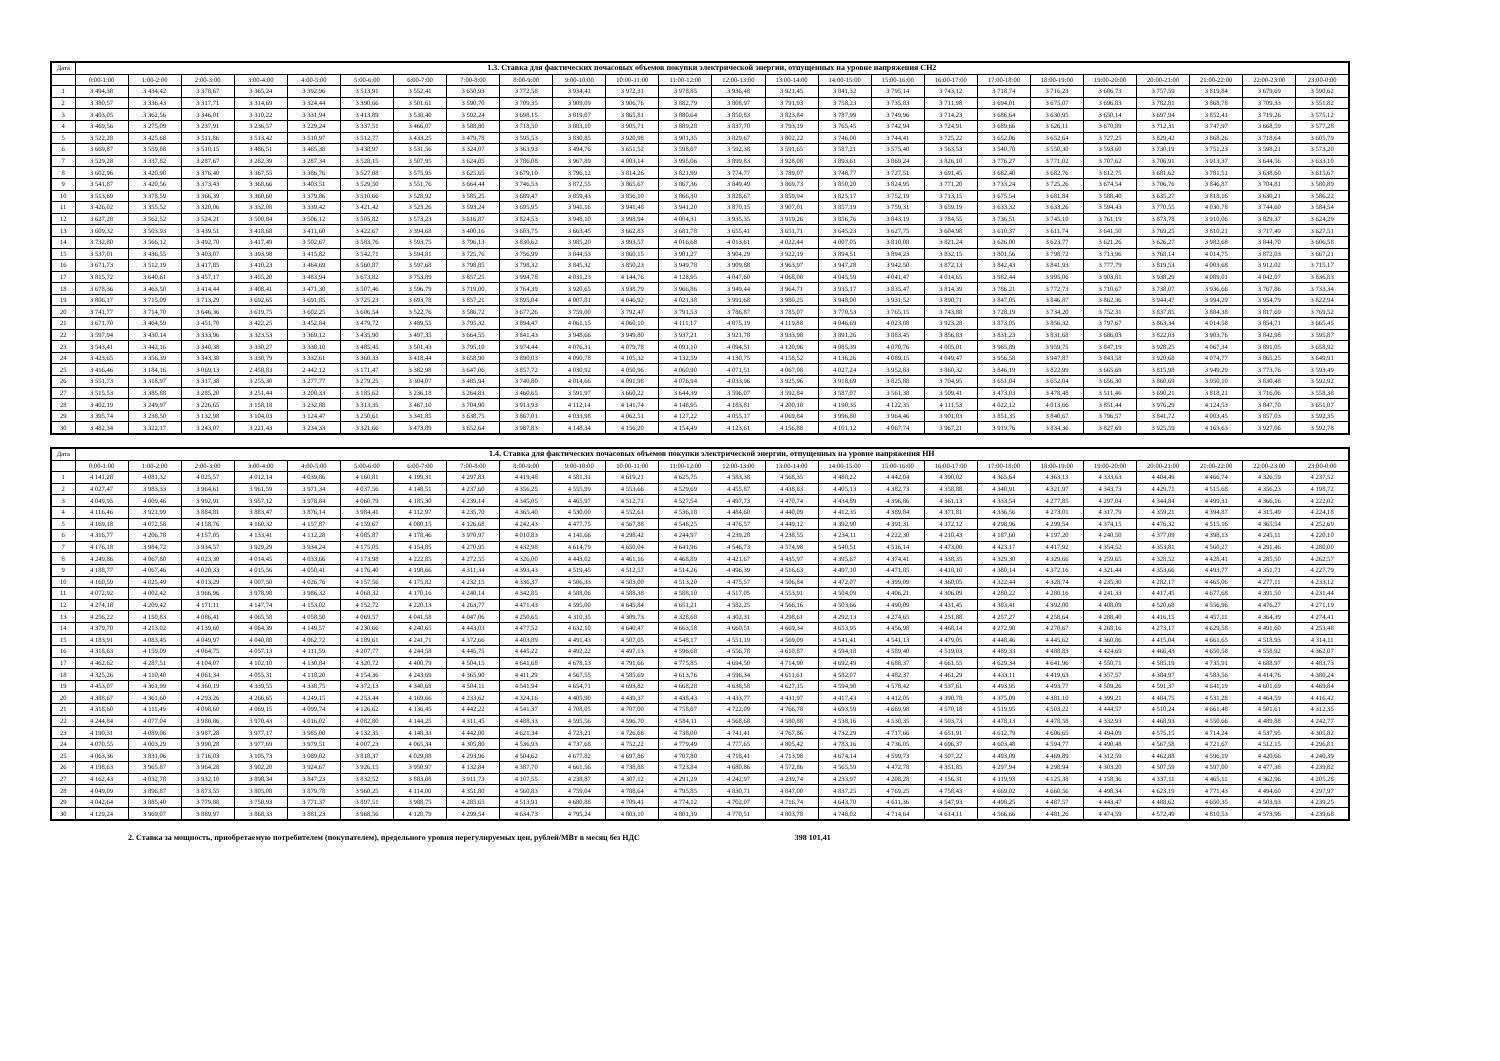| Дата | 1.3. Ставка для фактических почасовых объемов покупки электрической энергии, отпущенных на уровне напряжения СН2 | | | | | | | | | | | | | | | | | | | | | | | |
| --- | --- | --- | --- | --- | --- | --- | --- | --- | --- | --- | --- | --- | --- | --- | --- | --- | --- | --- | --- | --- | --- | --- | --- | --- |
| | 0:00-1:00 | 1:00-2:00 | 2:00-3:00 | 3:00-4:00 | 4:00-5:00 | 5:00-6:00 | 6:00-7:00 | 7:00-8:00 | 8:00-9:00 | 9:00-10:00 | 10:00-11:00 | 11:00-12:00 | 12:00-13:00 | 13:00-14:00 | 14:00-15:00 | 15:00-16:00 | 16:00-17:00 | 17:00-18:00 | 18:00-19:00 | 19:00-20:00 | 20:00-21:00 | 21:00-22:00 | 22:00-23:00 | 23:00-0:00 |
| 1 | 3 494,38 | 3 434,42 | 3 378,67 | 3 365,24 | 3 392,96 | 3 513,91 | 3 552,41 | 3 650,93 | 3 772,58 | 3 934,41 | 3 972,31 | 3 978,85 | 3 936,48 | 3 921,45 | 3 841,32 | 3 795,14 | 3 743,12 | 3 718,74 | 3 716,23 | 3 686,73 | 3 757,59 | 3 819,84 | 3 679,69 | 3 590,62 |
| 2 | 3 380,57 | 3 336,43 | 3 317,71 | 3 314,69 | 3 324,44 | 3 390,66 | 3 501,61 | 3 590,70 | 3 709,35 | 3 909,09 | 3 906,76 | 3 882,79 | 3 808,97 | 3 791,93 | 3 758,23 | 3 735,83 | 3 711,98 | 3 694,01 | 3 675,07 | 3 696,83 | 3 782,81 | 3 868,78 | 3 709,33 | 3 551,82 |
| 3 | 3 403,05 | 3 362,56 | 3 346,01 | 3 310,22 | 3 331,94 | 3 413,89 | 3 538,40 | 3 592,24 | 3 698,15 | 3 819,07 | 3 865,81 | 3 880,64 | 3 850,83 | 3 823,84 | 3 787,99 | 3 749,96 | 3 714,23 | 3 686,64 | 3 630,95 | 3 650,14 | 3 697,94 | 3 852,41 | 3 719,26 | 3 575,12 |
| 4 | 3 469,56 | 3 275,09 | 3 237,91 | 3 236,57 | 3 229,24 | 3 337,51 | 3 466,07 | 3 588,80 | 3 718,50 | 3 883,10 | 3 905,71 | 3 889,28 | 3 837,70 | 3 793,19 | 3 765,45 | 3 742,94 | 3 724,91 | 3 689,66 | 3 626,11 | 3 670,89 | 3 712,31 | 3 747,97 | 3 668,59 | 3 577,28 |
| 5 | 3 522,28 | 3 425,68 | 3 511,86 | 3 513,42 | 3 510,97 | 3 512,77 | 3 433,25 | 3 479,78 | 3 595,53 | 3 830,85 | 3 920,98 | 3 901,35 | 3 829,67 | 3 802,22 | 3 746,00 | 3 744,41 | 3 725,22 | 3 652,06 | 3 652,64 | 3 727,25 | 3 829,42 | 3 868,26 | 3 718,64 | 3 605,79 |
| 6 | 3 669,87 | 3 559,88 | 3 510,15 | 3 486,51 | 3 465,38 | 3 438,97 | 3 531,56 | 3 324,07 | 3 363,93 | 3 494,76 | 3 651,52 | 3 598,07 | 3 592,38 | 3 591,65 | 3 587,21 | 3 575,40 | 3 563,53 | 3 540,70 | 3 550,30 | 3 593,60 | 3 730,19 | 3 751,23 | 3 598,21 | 3 573,20 |
| 7 | 3 529,28 | 3 337,82 | 3 287,67 | 3 282,39 | 3 287,34 | 3 528,15 | 3 507,95 | 3 624,05 | 3 786,08 | 3 967,89 | 4 003,14 | 3 995,06 | 3 899,83 | 3 928,08 | 3 893,61 | 3 869,24 | 3 826,10 | 3 776,27 | 3 771,02 | 3 707,62 | 3 706,91 | 3 913,37 | 3 644,56 | 3 633,10 |
| 8 | 3 602,96 | 3 420,90 | 3 376,40 | 3 367,55 | 3 386,76 | 3 527,08 | 3 575,95 | 3 625,65 | 3 679,10 | 3 796,12 | 3 814,26 | 3 821,99 | 3 774,77 | 3 789,07 | 3 748,77 | 3 727,51 | 3 691,45 | 3 682,40 | 3 682,76 | 3 612,75 | 3 681,62 | 3 781,51 | 3 638,60 | 3 615,67 |
| 9 | 3 541,87 | 3 420,56 | 3 373,43 | 3 368,66 | 3 403,51 | 3 529,50 | 3 551,76 | 3 664,44 | 3 746,53 | 3 872,55 | 3 865,67 | 3 867,36 | 3 849,49 | 3 869,73 | 3 850,20 | 3 824,95 | 3 771,20 | 3 733,24 | 3 725,26 | 3 674,54 | 3 706,76 | 3 846,87 | 3 704,81 | 3 580,89 |
| 10 | 3 513,69 | 3 378,59 | 3 366,39 | 3 360,60 | 3 379,86 | 3 510,66 | 3 528,92 | 3 585,25 | 3 689,47 | 3 859,43 | 3 856,10 | 3 866,30 | 3 828,67 | 3 859,94 | 3 825,17 | 3 752,19 | 3 713,15 | 3 675,54 | 3 681,84 | 3 588,40 | 3 635,27 | 3 818,16 | 3 630,21 | 3 586,22 |
| 11 | 3 426,02 | 3 355,52 | 3 320,06 | 3 332,08 | 3 339,42 | 3 421,42 | 3 523,26 | 3 593,24 | 3 695,95 | 3 941,16 | 3 941,48 | 3 941,20 | 3 870,15 | 3 907,01 | 3 857,19 | 3 759,31 | 3 659,19 | 3 633,32 | 3 633,26 | 3 594,43 | 3 770,55 | 4 030,78 | 3 744,60 | 3 584,54 |
| 12 | 3 627,28 | 3 562,52 | 3 524,21 | 3 500,84 | 3 506,12 | 3 505,82 | 3 573,23 | 3 616,87 | 3 824,53 | 3 948,10 | 3 998,94 | 4 004,31 | 3 935,35 | 3 919,26 | 3 856,76 | 3 843,19 | 3 784,55 | 3 736,51 | 3 745,10 | 3 761,19 | 3 873,78 | 3 910,06 | 3 829,37 | 3 624,29 |
| 13 | 3 609,32 | 3 503,93 | 3 439,51 | 3 418,68 | 3 411,60 | 3 422,67 | 3 394,68 | 3 400,16 | 3 603,75 | 3 663,45 | 3 662,83 | 3 681,78 | 3 655,41 | 3 651,71 | 3 645,23 | 3 627,75 | 3 604,98 | 3 610,37 | 3 611,74 | 3 641,50 | 3 769,25 | 3 810,21 | 3 717,49 | 3 627,51 |
| 14 | 3 732,80 | 3 566,12 | 3 492,70 | 3 417,49 | 3 502,67 | 3 583,76 | 3 593,75 | 3 796,13 | 3 830,62 | 3 985,20 | 3 993,57 | 4 016,68 | 4 013,61 | 4 022,44 | 4 007,05 | 3 810,08 | 3 821,24 | 3 626,00 | 3 623,77 | 3 621,26 | 3 626,27 | 3 982,68 | 3 844,70 | 3 606,58 |
| 15 | 3 537,01 | 3 436,55 | 3 403,07 | 3 393,98 | 3 415,82 | 3 542,71 | 3 594,81 | 3 725,76 | 3 756,99 | 3 844,53 | 3 860,15 | 3 901,27 | 3 904,29 | 3 922,19 | 3 894,51 | 3 894,23 | 3 832,15 | 3 801,56 | 3 798,72 | 3 713,96 | 3 768,14 | 4 014,75 | 3 872,03 | 3 667,21 |
| 16 | 3 671,73 | 3 512,19 | 3 417,85 | 3 410,23 | 3 464,69 | 3 560,87 | 3 597,68 | 3 798,85 | 3 798,32 | 3 845,32 | 3 850,23 | 3 949,78 | 3 909,88 | 3 963,97 | 3 947,28 | 3 942,50 | 3 872,13 | 3 842,43 | 3 841,93 | 3 777,79 | 3 819,53 | 4 003,68 | 3 912,02 | 3 715,17 |
| 17 | 3 815,72 | 3 640,61 | 3 457,17 | 3 455,20 | 3 483,94 | 3 673,82 | 3 753,89 | 3 857,25 | 3 994,78 | 4 031,23 | 4 144,76 | 4 128,95 | 4 047,60 | 4 068,00 | 4 045,59 | 4 041,47 | 4 014,65 | 3 982,44 | 3 995,06 | 3 903,81 | 3 938,29 | 4 089,01 | 4 042,07 | 3 836,83 |
| 18 | 3 678,36 | 3 463,50 | 3 414,44 | 3 408,41 | 3 471,30 | 3 507,46 | 3 596,79 | 3 719,00 | 3 764,39 | 3 920,65 | 3 938,79 | 3 966,86 | 3 949,44 | 3 964,71 | 3 935,17 | 3 835,47 | 3 814,39 | 3 786,21 | 3 772,73 | 3 710,67 | 3 738,07 | 3 936,66 | 3 767,86 | 3 733,34 |
| 19 | 3 806,17 | 3 715,09 | 3 713,29 | 3 692,65 | 3 691,85 | 3 725,23 | 3 693,78 | 3 857,21 | 3 895,04 | 4 007,81 | 4 046,92 | 4 021,38 | 3 991,68 | 3 980,25 | 3 948,00 | 3 931,52 | 3 890,71 | 3 847,05 | 3 846,87 | 3 862,36 | 3 944,47 | 3 994,29 | 3 954,79 | 3 822,94 |
| 20 | 3 741,77 | 3 714,70 | 3 646,36 | 3 619,75 | 3 602,25 | 3 606,54 | 3 522,76 | 3 586,72 | 3 677,26 | 3 759,00 | 3 792,47 | 3 791,53 | 3 786,87 | 3 785,07 | 3 770,53 | 3 765,15 | 3 743,88 | 3 728,19 | 3 734,20 | 3 752,31 | 3 837,85 | 3 884,38 | 3 817,69 | 3 769,52 |
| 21 | 3 671,70 | 3 464,59 | 3 451,70 | 3 422,25 | 3 452,84 | 3 479,72 | 3 489,55 | 3 795,32 | 3 894,47 | 4 061,15 | 4 060,10 | 4 111,17 | 4 075,19 | 4 119,88 | 4 046,69 | 4 023,08 | 3 923,28 | 3 873,05 | 3 856,32 | 3 797,67 | 3 863,34 | 4 014,58 | 3 854,71 | 3 665,45 |
| 22 | 3 597,94 | 3 430,14 | 3 333,96 | 3 323,53 | 3 369,12 | 3 435,90 | 3 497,35 | 3 664,55 | 3 841,43 | 3 948,66 | 3 949,80 | 3 937,21 | 3 921,78 | 3 933,98 | 3 891,26 | 3 883,45 | 3 856,83 | 3 831,23 | 3 831,68 | 3 686,03 | 3 822,03 | 3 903,76 | 3 842,98 | 3 595,87 |
| 23 | 3 543,41 | 3 442,16 | 3 340,38 | 3 330,27 | 3 338,10 | 3 485,45 | 3 501,43 | 3 795,10 | 3 974,44 | 4 076,31 | 4 079,78 | 4 091,10 | 4 094,51 | 4 120,96 | 4 085,39 | 4 070,76 | 4 005,01 | 3 965,89 | 3 959,75 | 3 847,19 | 3 928,25 | 4 067,34 | 3 891,05 | 3 658,92 |
| 24 | 3 423,65 | 3 356,39 | 3 343,38 | 3 330,79 | 3 332,61 | 3 360,33 | 3 418,44 | 3 658,90 | 3 890,03 | 4 090,78 | 4 105,32 | 4 132,59 | 4 130,75 | 4 158,52 | 4 136,26 | 4 089,15 | 4 049,47 | 3 956,58 | 3 947,87 | 3 843,58 | 3 920,68 | 4 074,77 | 3 865,25 | 3 649,91 |
| 25 | 3 416,46 | 3 184,16 | 3 069,13 | 2 458,83 | 2 442,12 | 3 171,47 | 3 382,98 | 3 647,06 | 3 857,72 | 4 030,92 | 4 050,96 | 4 060,90 | 4 071,51 | 4 067,08 | 4 027,24 | 3 952,83 | 3 860,32 | 3 846,19 | 3 822,99 | 3 665,69 | 3 815,98 | 3 949,29 | 3 773,76 | 3 593,49 |
| 26 | 3 551,73 | 3 318,97 | 3 317,38 | 3 255,30 | 3 277,77 | 3 279,25 | 3 304,07 | 3 485,94 | 3 740,80 | 4 014,66 | 4 091,98 | 4 076,94 | 4 033,96 | 3 925,96 | 3 918,69 | 3 825,88 | 3 704,95 | 3 651,04 | 3 652,04 | 3 656,30 | 3 860,69 | 3 950,10 | 3 830,48 | 3 592,92 |
| 27 | 3 515,53 | 3 385,88 | 3 285,20 | 3 251,44 | 3 200,33 | 3 185,62 | 3 236,18 | 3 264,83 | 3 460,65 | 3 591,97 | 3 660,22 | 3 644,39 | 3 596,07 | 3 592,84 | 3 587,07 | 3 561,38 | 3 509,41 | 3 473,03 | 3 478,48 | 3 511,46 | 3 690,21 | 3 818,21 | 3 716,06 | 3 558,38 |
| 28 | 3 402,19 | 3 249,97 | 3 226,65 | 3 158,18 | 3 232,88 | 3 313,35 | 3 467,10 | 3 704,90 | 3 913,93 | 4 112,14 | 4 141,74 | 4 148,95 | 4 183,81 | 4 200,10 | 4 190,35 | 4 122,35 | 4 111,53 | 4 022,12 | 4 013,66 | 3 851,44 | 3 976,29 | 4 124,53 | 3 847,70 | 3 651,07 |
| 29 | 3 395,74 | 3 238,50 | 3 132,98 | 3 104,03 | 3 124,47 | 3 250,61 | 3 341,85 | 3 638,75 | 3 867,01 | 4 033,98 | 4 062,51 | 4 127,22 | 4 055,17 | 4 069,84 | 3 996,80 | 3 964,46 | 3 901,03 | 3 851,35 | 3 840,67 | 3 796,57 | 3 841,72 | 4 003,45 | 3 857,03 | 3 592,35 |
| 30 | 3 482,34 | 3 322,17 | 3 243,07 | 3 221,43 | 3 234,33 | 3 321,66 | 3 473,89 | 3 652,64 | 3 987,83 | 4 148,34 | 4 156,20 | 4 154,49 | 4 123,61 | 4 156,88 | 4 101,12 | 4 067,74 | 3 967,21 | 3 919,76 | 3 834,36 | 3 827,69 | 3 925,59 | 4 163,63 | 3 927,06 | 3 592,78 |
| Дата | 1.4. Ставка для фактических почасовых объемов покупки электрической энергии, отпущенных на уровне напряжения НН | | | | | | | | | | | | | | | | | | | | | | | |
| --- | --- | --- | --- | --- | --- | --- | --- | --- | --- | --- | --- | --- | --- | --- | --- | --- | --- | --- | --- | --- | --- | --- | --- | --- |
| | 0:00-1:00 | 1:00-2:00 | 2:00-3:00 | 3:00-4:00 | 4:00-5:00 | 5:00-6:00 | 6:00-7:00 | 7:00-8:00 | 8:00-9:00 | 9:00-10:00 | 10:00-11:00 | 11:00-12:00 | 12:00-13:00 | 13:00-14:00 | 14:00-15:00 | 15:00-16:00 | 16:00-17:00 | 17:00-18:00 | 18:00-19:00 | 19:00-20:00 | 20:00-21:00 | 21:00-22:00 | 22:00-23:00 | 23:00-0:00 |
| 1 | 4 141,28 | 4 081,32 | 4 025,57 | 4 012,14 | 4 039,86 | 4 160,81 | 4 199,31 | 4 297,83 | 4 419,48 | 4 581,31 | 4 619,21 | 4 625,75 | 4 583,38 | 4 568,35 | 4 488,22 | 4 442,04 | 4 390,02 | 4 365,64 | 4 363,13 | 4 333,63 | 4 404,49 | 4 466,74 | 4 326,59 | 4 237,52 |
| 2 | 4 027,47 | 3 983,33 | 3 964,61 | 3 961,59 | 3 971,34 | 4 037,56 | 4 148,51 | 4 237,60 | 4 356,25 | 4 555,99 | 4 553,66 | 4 529,69 | 4 455,87 | 4 438,83 | 4 405,13 | 4 382,73 | 4 358,88 | 4 340,91 | 4 321,97 | 4 343,73 | 4 429,71 | 4 515,68 | 4 356,23 | 4 198,72 |
| 3 | 4 049,95 | 4 009,46 | 3 992,91 | 3 957,12 | 3 978,84 | 4 060,79 | 4 185,30 | 4 239,14 | 4 345,05 | 4 465,97 | 4 512,71 | 4 527,54 | 4 497,73 | 4 470,74 | 4 434,89 | 4 396,86 | 4 361,13 | 4 333,54 | 4 277,85 | 4 297,04 | 4 344,84 | 4 499,31 | 4 366,16 | 4 222,02 |
| 4 | 4 116,46 | 3 921,99 | 3 884,81 | 3 883,47 | 3 876,14 | 3 984,41 | 4 112,97 | 4 235,70 | 4 365,40 | 4 530,00 | 4 552,61 | 4 536,18 | 4 484,60 | 4 440,09 | 4 412,35 | 4 389,84 | 4 371,81 | 4 336,56 | 4 273,01 | 4 317,79 | 4 359,21 | 4 394,87 | 4 315,49 | 4 224,18 |
| 5 | 4 169,18 | 4 072,58 | 4 158,76 | 4 160,32 | 4 157,87 | 4 159,67 | 4 080,15 | 4 126,68 | 4 242,43 | 4 477,75 | 4 567,88 | 4 548,25 | 4 476,57 | 4 449,12 | 4 392,90 | 4 391,31 | 4 372,12 | 4 298,96 | 4 299,54 | 4 374,15 | 4 476,32 | 4 515,16 | 4 365,54 | 4 252,69 |
| 6 | 4 316,77 | 4 206,78 | 4 157,05 | 4 133,41 | 4 112,28 | 4 085,87 | 4 178,46 | 3 970,97 | 4 010,83 | 4 141,66 | 4 298,42 | 4 244,97 | 4 239,28 | 4 238,55 | 4 234,11 | 4 222,30 | 4 210,43 | 4 187,60 | 4 197,20 | 4 240,50 | 4 377,09 | 4 398,13 | 4 245,11 | 4 220,10 |
| 7 | 4 176,18 | 3 984,72 | 3 934,57 | 3 929,29 | 3 934,24 | 4 175,05 | 4 154,85 | 4 270,95 | 4 432,98 | 4 614,79 | 4 650,04 | 4 641,96 | 4 546,73 | 4 574,98 | 4 540,51 | 4 516,14 | 4 473,00 | 4 423,17 | 4 417,92 | 4 354,52 | 4 353,81 | 4 560,27 | 4 291,46 | 4 280,00 |
| 8 | 4 249,86 | 4 067,80 | 4 023,30 | 4 014,45 | 4 033,66 | 4 173,98 | 4 222,85 | 4 272,55 | 4 326,00 | 4 443,02 | 4 461,16 | 4 468,89 | 4 421,67 | 4 435,97 | 4 395,67 | 4 374,41 | 4 338,35 | 4 329,30 | 4 329,66 | 4 259,65 | 4 328,52 | 4 428,41 | 4 285,50 | 4 262,57 |
| 9 | 4 188,77 | 4 067,46 | 4 020,33 | 4 015,56 | 4 050,41 | 4 176,40 | 4 198,66 | 4 311,34 | 4 393,43 | 4 519,45 | 4 512,57 | 4 514,26 | 4 496,39 | 4 516,63 | 4 497,10 | 4 471,85 | 4 418,10 | 4 380,14 | 4 372,16 | 4 321,44 | 4 353,66 | 4 493,77 | 4 351,71 | 4 227,79 |
| 10 | 4 160,59 | 4 025,49 | 4 013,29 | 4 007,50 | 4 026,76 | 4 157,56 | 4 175,82 | 4 232,15 | 4 336,37 | 4 506,33 | 4 503,00 | 4 513,20 | 4 475,57 | 4 506,84 | 4 472,07 | 4 399,09 | 4 360,05 | 4 322,44 | 4 328,74 | 4 235,30 | 4 282,17 | 4 465,06 | 4 277,11 | 4 233,12 |
| 11 | 4 072,92 | 4 002,42 | 3 966,96 | 3 978,98 | 3 986,32 | 4 068,32 | 4 170,16 | 4 240,14 | 4 342,85 | 4 588,06 | 4 588,38 | 4 588,10 | 4 517,05 | 4 553,91 | 4 504,09 | 4 406,21 | 4 306,09 | 4 280,22 | 4 280,16 | 4 241,33 | 4 417,45 | 4 677,68 | 4 391,50 | 4 231,44 |
| 12 | 4 274,18 | 4 209,42 | 4 171,11 | 4 147,74 | 4 153,02 | 4 152,72 | 4 220,13 | 4 263,77 | 4 471,43 | 4 595,00 | 4 645,84 | 4 651,21 | 4 582,25 | 4 566,16 | 4 503,66 | 4 490,09 | 4 431,45 | 4 383,41 | 4 392,00 | 4 408,09 | 4 520,68 | 4 556,96 | 4 476,27 | 4 271,19 |
| 13 | 4 256,22 | 4 150,83 | 4 086,41 | 4 065,58 | 4 058,50 | 4 069,57 | 4 041,58 | 4 047,06 | 4 250,65 | 4 310,35 | 4 309,73 | 4 328,68 | 4 302,31 | 4 298,61 | 4 292,13 | 4 274,65 | 4 251,88 | 4 257,27 | 4 258,64 | 4 288,40 | 4 416,15 | 4 457,11 | 4 364,39 | 4 274,41 |
| 14 | 4 379,70 | 4 213,02 | 4 139,60 | 4 064,39 | 4 149,57 | 4 230,66 | 4 240,65 | 4 443,03 | 4 477,52 | 4 632,10 | 4 640,47 | 4 663,58 | 4 660,51 | 4 669,34 | 4 653,95 | 4 456,98 | 4 468,14 | 4 272,90 | 4 270,67 | 4 268,16 | 4 273,17 | 4 629,58 | 4 491,60 | 4 253,48 |
| 15 | 4 183,91 | 4 083,45 | 4 049,97 | 4 040,88 | 4 062,72 | 4 189,61 | 4 241,71 | 4 372,66 | 4 403,89 | 4 491,43 | 4 507,05 | 4 548,17 | 4 551,19 | 4 569,09 | 4 541,41 | 4 541,13 | 4 479,05 | 4 448,46 | 4 445,62 | 4 360,86 | 4 415,04 | 4 661,65 | 4 518,93 | 4 314,11 |
| 16 | 4 318,63 | 4 159,09 | 4 064,75 | 4 057,13 | 4 111,59 | 4 207,77 | 4 244,58 | 4 445,75 | 4 445,22 | 4 492,22 | 4 497,13 | 4 596,68 | 4 556,78 | 4 610,87 | 4 594,18 | 4 589,40 | 4 519,03 | 4 489,33 | 4 488,83 | 4 424,69 | 4 466,43 | 4 650,58 | 4 558,92 | 4 362,07 |
| 17 | 4 462,62 | 4 287,51 | 4 104,07 | 4 102,10 | 4 130,84 | 4 320,72 | 4 400,79 | 4 504,15 | 4 641,68 | 4 678,13 | 4 791,66 | 4 775,85 | 4 694,50 | 4 714,90 | 4 692,49 | 4 688,37 | 4 661,55 | 4 629,34 | 4 641,96 | 4 550,71 | 4 585,19 | 4 735,91 | 4 688,97 | 4 483,73 |
| 18 | 4 325,26 | 4 110,40 | 4 061,34 | 4 055,31 | 4 118,20 | 4 154,36 | 4 243,69 | 4 365,90 | 4 411,29 | 4 567,55 | 4 585,69 | 4 613,76 | 4 596,34 | 4 611,61 | 4 582,07 | 4 482,37 | 4 461,29 | 4 433,11 | 4 419,63 | 4 357,57 | 4 384,97 | 4 583,56 | 4 414,76 | 4 380,24 |
| 19 | 4 453,07 | 4 361,99 | 4 360,19 | 4 339,55 | 4 338,75 | 4 372,13 | 4 340,68 | 4 504,11 | 4 541,94 | 4 654,71 | 4 693,82 | 4 668,28 | 4 638,58 | 4 627,15 | 4 594,90 | 4 578,42 | 4 537,61 | 4 493,95 | 4 493,77 | 4 509,26 | 4 591,37 | 4 641,19 | 4 601,69 | 4 469,84 |
| 20 | 4 388,67 | 4 361,60 | 4 293,26 | 4 266,65 | 4 249,15 | 4 253,44 | 4 169,66 | 4 233,62 | 4 324,16 | 4 405,90 | 4 439,37 | 4 438,43 | 4 433,77 | 4 431,97 | 4 417,43 | 4 412,05 | 4 390,78 | 4 375,09 | 4 381,10 | 4 399,21 | 4 484,75 | 4 531,28 | 4 464,59 | 4 416,42 |
| 21 | 4 318,60 | 4 111,49 | 4 098,60 | 4 069,15 | 4 099,74 | 4 126,62 | 4 136,45 | 4 442,22 | 4 541,37 | 4 708,05 | 4 707,00 | 4 758,07 | 4 722,09 | 4 766,78 | 4 693,59 | 4 669,98 | 4 570,18 | 4 519,95 | 4 503,22 | 4 444,57 | 4 510,24 | 4 661,48 | 4 501,61 | 4 312,35 |
| 22 | 4 244,84 | 4 077,04 | 3 980,86 | 3 970,43 | 4 016,02 | 4 082,80 | 4 144,25 | 4 311,45 | 4 488,33 | 4 595,56 | 4 596,70 | 4 584,11 | 4 568,68 | 4 580,88 | 4 538,16 | 4 530,35 | 4 503,73 | 4 478,13 | 4 478,58 | 4 332,93 | 4 468,93 | 4 550,66 | 4 489,88 | 4 242,77 |
| 23 | 4 190,31 | 4 089,06 | 3 987,28 | 3 977,17 | 3 985,00 | 4 132,35 | 4 148,33 | 4 442,00 | 4 621,34 | 4 723,21 | 4 726,68 | 4 738,00 | 4 741,41 | 4 767,86 | 4 732,29 | 4 717,66 | 4 651,91 | 4 612,79 | 4 606,65 | 4 494,09 | 4 575,15 | 4 714,24 | 4 537,95 | 4 305,82 |
| 24 | 4 070,55 | 4 003,29 | 3 990,28 | 3 977,69 | 3 979,51 | 4 007,23 | 4 065,34 | 4 305,80 | 4 536,93 | 4 737,68 | 4 752,22 | 4 779,49 | 4 777,65 | 4 805,42 | 4 783,16 | 4 736,05 | 4 696,37 | 4 603,48 | 4 594,77 | 4 490,48 | 4 567,58 | 4 721,67 | 4 512,15 | 4 296,81 |
| 25 | 4 063,36 | 3 831,06 | 3 716,03 | 3 105,73 | 3 089,02 | 3 818,37 | 4 029,88 | 4 293,96 | 4 504,62 | 4 677,82 | 4 697,86 | 4 707,80 | 4 718,41 | 4 713,98 | 4 674,14 | 4 599,73 | 4 507,22 | 4 493,09 | 4 469,89 | 4 312,59 | 4 462,88 | 4 596,19 | 4 420,66 | 4 240,39 |
| 26 | 4 198,63 | 3 965,87 | 3 964,28 | 3 902,20 | 3 924,67 | 3 926,15 | 3 950,97 | 4 132,84 | 4 387,70 | 4 661,56 | 4 738,88 | 4 723,84 | 4 680,86 | 4 572,86 | 4 565,59 | 4 472,78 | 4 351,85 | 4 297,94 | 4 298,94 | 4 303,20 | 4 507,59 | 4 597,00 | 4 477,38 | 4 239,82 |
| 27 | 4 162,43 | 4 032,78 | 3 932,10 | 3 898,34 | 3 847,23 | 3 832,52 | 3 883,08 | 3 911,73 | 4 107,55 | 4 238,87 | 4 307,12 | 4 291,29 | 4 242,97 | 4 239,74 | 4 233,97 | 4 208,28 | 4 156,31 | 4 119,93 | 4 125,38 | 4 158,36 | 4 337,11 | 4 465,11 | 4 362,96 | 4 205,28 |
| 28 | 4 049,09 | 3 896,87 | 3 873,55 | 3 805,08 | 3 879,78 | 3 960,25 | 4 114,00 | 4 351,80 | 4 560,83 | 4 759,04 | 4 788,64 | 4 795,85 | 4 830,71 | 4 847,00 | 4 837,25 | 4 769,25 | 4 758,43 | 4 669,02 | 4 660,56 | 4 498,34 | 4 623,19 | 4 771,43 | 4 494,60 | 4 297,97 |
| 29 | 4 042,64 | 3 885,40 | 3 779,88 | 3 750,93 | 3 771,37 | 3 897,51 | 3 988,75 | 4 285,65 | 4 513,91 | 4 680,88 | 4 709,41 | 4 774,12 | 4 702,07 | 4 716,74 | 4 643,70 | 4 611,36 | 4 547,93 | 4 498,25 | 4 487,57 | 4 443,47 | 4 488,62 | 4 650,35 | 4 503,93 | 4 239,25 |
| 30 | 4 129,24 | 3 969,07 | 3 889,97 | 3 868,33 | 3 881,23 | 3 968,56 | 4 120,79 | 4 299,54 | 4 634,73 | 4 795,24 | 4 803,10 | 4 801,39 | 4 770,51 | 4 803,78 | 4 748,02 | 4 714,64 | 4 614,11 | 4 566,66 | 4 481,26 | 4 474,59 | 4 572,49 | 4 810,53 | 4 573,96 | 4 239,68 |
2. Ставка за мощность, приобретаемую потребителем (покупателем), предельного уровня нерегулируемых цен, рублей/МВт в месяц без НДС 398 101,41